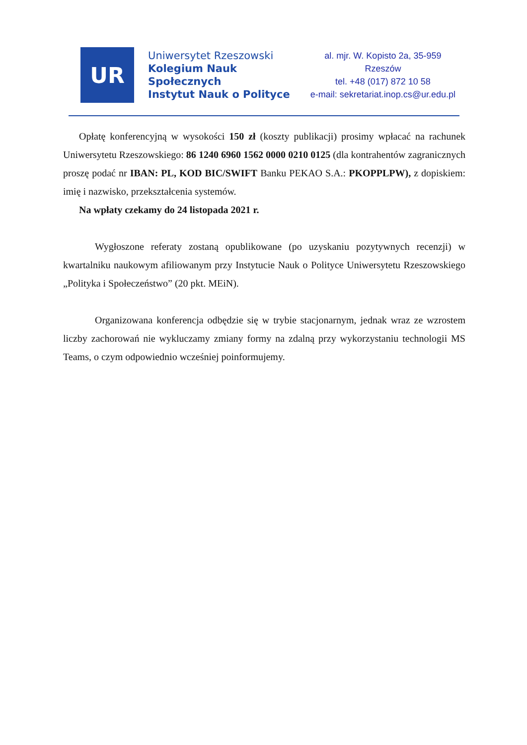UR
Uniwersytet Rzeszowski
Kolegium Nauk Społecznych
Instytut Nauk o Polityce
al. mjr. W. Kopisto 2a, 35-959 Rzeszów
tel. +48 (017) 872 10 58
e-mail: sekretariat.inop.cs@ur.edu.pl
Opłatę konferencyjną w wysokości 150 zł (koszty publikacji) prosimy wpłacać na rachunek Uniwersytetu Rzeszowskiego: 86 1240 6960 1562 0000 0210 0125 (dla kontrahentów zagranicznych proszę podać nr IBAN: PL, KOD BIC/SWIFT Banku PEKAO S.A.: PKOPPLPW), z dopiskiem: imię i nazwisko, przekształcenia systemów.
Na wpłaty czekamy do 24 listopada 2021 r.
Wygłoszone referaty zostaną opublikowane (po uzyskaniu pozytywnych recenzji) w kwartalniku naukowym afiliowanym przy Instytucie Nauk o Polityce Uniwersytetu Rzeszowskiego „Polityka i Społeczeństwo” (20 pkt. MEiN).
Organizowana konferencja odbędzie się w trybie stacjonarnym, jednak wraz ze wzrostem liczby zachorowań nie wykluczamy zmiany formy na zdalną przy wykorzystaniu technologii MS Teams, o czym odpowiednio wcześniej poinformujemy.